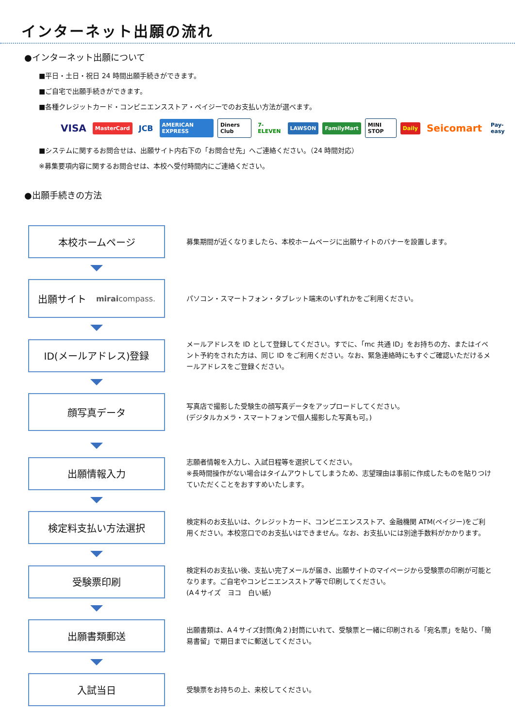インターネット出願の流れ
●インターネット出願について
■平日・土日・祝日 24 時間出願手続きができます。
■ご自宅で出願手続きができます。
■各種クレジットカード・コンビニエンスストア・ペイジーでのお支払い方法が選べます。
VISA MasterCard JCB AMERICAN EXPRESS Diners Club 7-ELEVEN LAWSON FamilyMart MINI STOP Daily Seicomart Pay-easy
■システムに関するお問合せは、出願サイト内右下の「お問合せ先」へご連絡ください。（24 時間対応）
※募集要項内容に関するお問合せは、本校へ受付時間内にご連絡ください。
●出願手続きの方法
本校ホームページ
募集期間が近くなりましたら、本校ホームページに出願サイトのバナーを設置します。
出願サイト　miraicompass.
パソコン・スマートフォン・タブレット端末のいずれかをご利用ください。
ID(メールアドレス)登録
メールアドレスを ID として登録してください。すでに、「mc 共通 ID」をお持ちの方、またはイベント予約をされた方は、同じ ID をご利用ください。なお、緊急連絡時にもすぐご確認いただけるメールアドレスをご登録ください。
顔写真データ
写真店で撮影した受験生の顔写真データをアップロードしてください。
(デジタルカメラ・スマートフォンで個人撮影した写真も可。)
出願情報入力
志願者情報を入力し、入試日程等を選択してください。
※長時間操作がない場合はタイムアウトしてしまうため、志望理由は事前に作成したものを貼りつけていただくことをおすすめいたします。
検定料支払い方法選択
検定料のお支払いは、クレジットカード、コンビニエンスストア、金融機関 ATM(ペイジー)をご利用ください。本校窓口でのお支払いはできません。なお、お支払いには別途手数料がかかります。
受験票印刷
検定料のお支払い後、支払い完了メールが届き、出願サイトのマイページから受験票の印刷が可能となります。ご自宅やコンビニエンスストア等で印刷してください。
(A４サイズ　ヨコ　白い紙)
出願書類郵送
出願書類は、A４サイズ封筒(角２)封筒にいれて、受験票と一緒に印刷される「宛名票」を貼り、「簡易書留」で期日までに郵送してください。
入試当日
受験票をお持ちの上、来校してください。